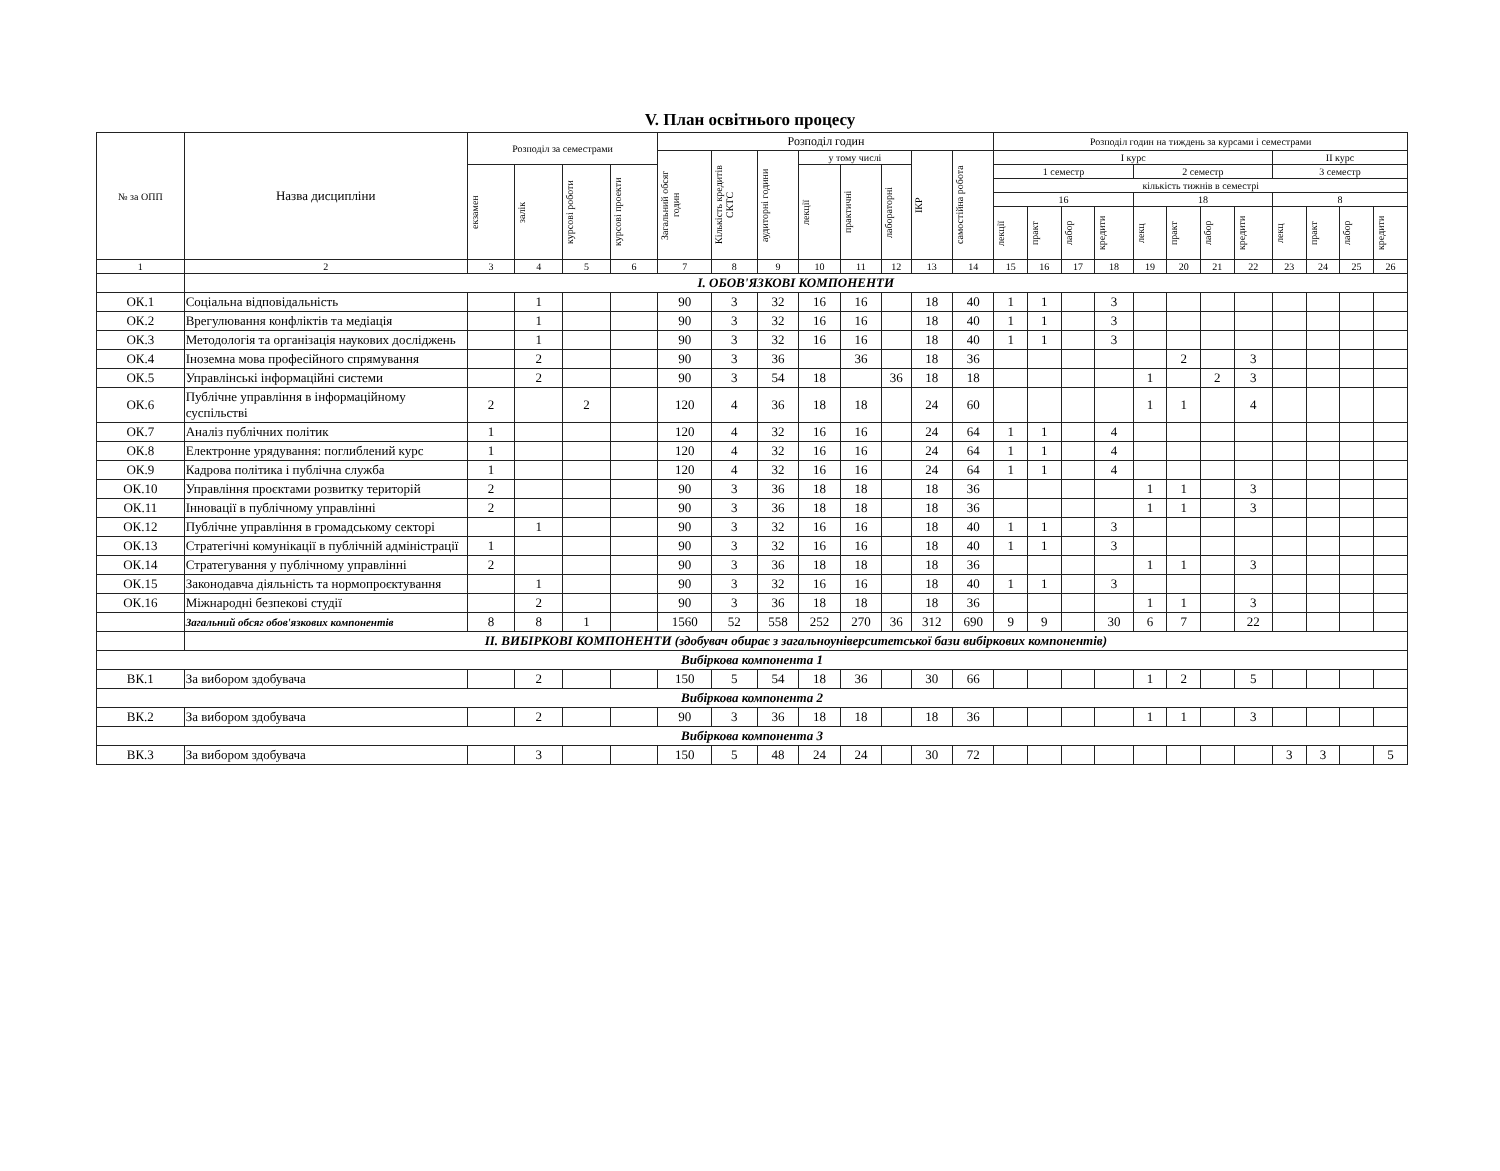V. План освітнього процесу
| № за ОПП | Назва дисципліни | Розподіл за семестрами | | | | Розподіл годин | | | | | | | | Розподіл годин на тиждень за курсами і семестрами | | | | | | | | | | | |
| --- | --- | --- | --- | --- | --- | --- | --- | --- | --- | --- | --- | --- | --- | --- | --- | --- | --- | --- | --- | --- | --- | --- | --- | --- | --- |
| | | | | | | Загальний обсяг годин | Кількість кредитів СКТС | аудиторні години | у тому числі | | | ІКР | самостійна робота | І курс | | | | | | | | ІІ курс | | | |
| | | екзамен | залік | курсові роботи | курсові проекти | | | | лекції | практичні | лабораторні | | | 1 семестр | | | | 2 семестр | | | | 3 семестр | | | |
| | | | | | | | | | | | | | | кількість тижнів в семестрі | | | | | | | | | | | |
| | | | | | | | | | | | | | | 16 | | | | 18 | | | | 8 | | | |
| | | | | | | | | | | | | | | лекції | практ | лабор | кредити | лекц | практ | лабор | кредити | лекц | практ | лабор | кредити |
| 1 | 2 | 3 | 4 | 5 | 6 | 7 | 8 | 9 | 10 | 11 | 12 | 13 | 14 | 15 | 16 | 17 | 18 | 19 | 20 | 21 | 22 | 23 | 24 | 25 | 26 |
| | І. ОБОВ'ЯЗКОВІ КОМПОНЕНТИ | | | | | | | | | | | | | | | | | | | | | | | | |
| ОК.1 | Соціальна відповідальність | | 1 | | | 90 | 3 | 32 | 16 | 16 | | 18 | 40 | 1 | 1 | | 3 | | | | | | | | |
| ОК.2 | Врегулювання конфліктів та медіація | | 1 | | | 90 | 3 | 32 | 16 | 16 | | 18 | 40 | 1 | 1 | | 3 | | | | | | | | |
| ОК.3 | Методологія та організація наукових досліджень | | 1 | | | 90 | 3 | 32 | 16 | 16 | | 18 | 40 | 1 | 1 | | 3 | | | | | | | | |
| ОК.4 | Іноземна мова професійного спрямування | | 2 | | | 90 | 3 | 36 | | 36 | | 18 | 36 | | | | | | 2 | | 3 | | | | |
| ОК.5 | Управлінські інформаційні системи | | 2 | | | 90 | 3 | 54 | 18 | | 36 | 18 | 18 | | | | | 1 | | 2 | 3 | | | | |
| ОК.6 | Публічне управління в інформаційному суспільстві | 2 | | 2 | | 120 | 4 | 36 | 18 | 18 | | 24 | 60 | | | | | 1 | 1 | | 4 | | | | |
| ОК.7 | Аналіз публічних політик | 1 | | | | 120 | 4 | 32 | 16 | 16 | | 24 | 64 | 1 | 1 | | 4 | | | | | | | | |
| ОК.8 | Електронне урядування: поглиблений курс | 1 | | | | 120 | 4 | 32 | 16 | 16 | | 24 | 64 | 1 | 1 | | 4 | | | | | | | | |
| ОК.9 | Кадрова політика і публічна служба | 1 | | | | 120 | 4 | 32 | 16 | 16 | | 24 | 64 | 1 | 1 | | 4 | | | | | | | | |
| ОК.10 | Управління проєктами розвитку територій | 2 | | | | 90 | 3 | 36 | 18 | 18 | | 18 | 36 | | | | | 1 | 1 | | 3 | | | | |
| ОК.11 | Інновації в публічному управлінні | 2 | | | | 90 | 3 | 36 | 18 | 18 | | 18 | 36 | | | | | 1 | 1 | | 3 | | | | |
| ОК.12 | Публічне управління в громадському секторі | | 1 | | | 90 | 3 | 32 | 16 | 16 | | 18 | 40 | 1 | 1 | | 3 | | | | | | | | |
| ОК.13 | Стратегічні комунікації в публічній адміністрації | 1 | | | | 90 | 3 | 32 | 16 | 16 | | 18 | 40 | 1 | 1 | | 3 | | | | | | | | |
| ОК.14 | Стратегування у публічному управлінні | 2 | | | | 90 | 3 | 36 | 18 | 18 | | 18 | 36 | | | | | 1 | 1 | | 3 | | | | |
| ОК.15 | Законодавча діяльність та нормопроєктування | | 1 | | | 90 | 3 | 32 | 16 | 16 | | 18 | 40 | 1 | 1 | | 3 | | | | | | | | |
| ОК.16 | Міжнародні безпекові студії | | 2 | | | 90 | 3 | 36 | 18 | 18 | | 18 | 36 | | | | | 1 | 1 | | 3 | | | | |
| | Загальний обсяг обов'язкових компонентів | 8 | 8 | 1 | | 1560 | 52 | 558 | 252 | 270 | 36 | 312 | 690 | 9 | 9 | | 30 | 6 | 7 | | 22 | | | | |
| | ІІ. ВИБІРКОВІ КОМПОНЕНТИ (здобувач обирає з загальноуніверситетської бази вибіркових компонентів) | | | | | | | | | | | | | | | | | | | | | | | | |
| Вибіркова компонента 1 | | | | | | | | | | | | | | | | | | | | | | | | | |
| ВК.1 | За вибором здобувача | | 2 | | | 150 | 5 | 54 | 18 | 36 | | 30 | 66 | | | | | 1 | 2 | | 5 | | | | |
| Вибіркова компонента 2 | | | | | | | | | | | | | | | | | | | | | | | | | |
| ВК.2 | За вибором здобувача | | 2 | | | 90 | 3 | 36 | 18 | 18 | | 18 | 36 | | | | | 1 | 1 | | 3 | | | | |
| Вибіркова компонента 3 | | | | | | | | | | | | | | | | | | | | | | | | | |
| ВК.3 | За вибором здобувача | | 3 | | | 150 | 5 | 48 | 24 | 24 | | 30 | 72 | | | | | | | | | 3 | 3 | | 5 |